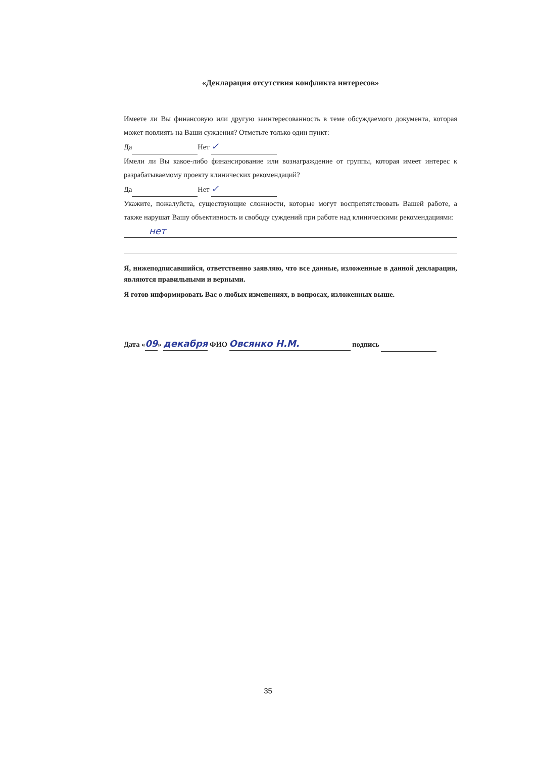«Декларация отсутствия конфликта интересов»
Имеете ли Вы финансовую или другую заинтересованность в теме обсуждаемого документа, которая может повлиять на Ваши суждения? Отметьте только один пункт:
Да Нет ✓
Имели ли Вы какое-либо финансирование или вознаграждение от группы, которая имеет интерес к разрабатываемому проекту клинических рекомендаций?
Да Нет ✓
Укажите, пожалуйста, существующие сложности, которые могут воспрепятствовать Вашей работе, а также нарушат Вашу объективность и свободу суждений при работе над клиническими рекомендациями:
нет
Я, нижеподписавшийся, ответственно заявляю, что все данные, изложенные в данной декларации, являются правильными и верными.
Я готов информировать Вас о любых изменениях, в вопросах, изложенных выше.
Дата «09» декабря ФИО Овсянко Н.М. подпись
35